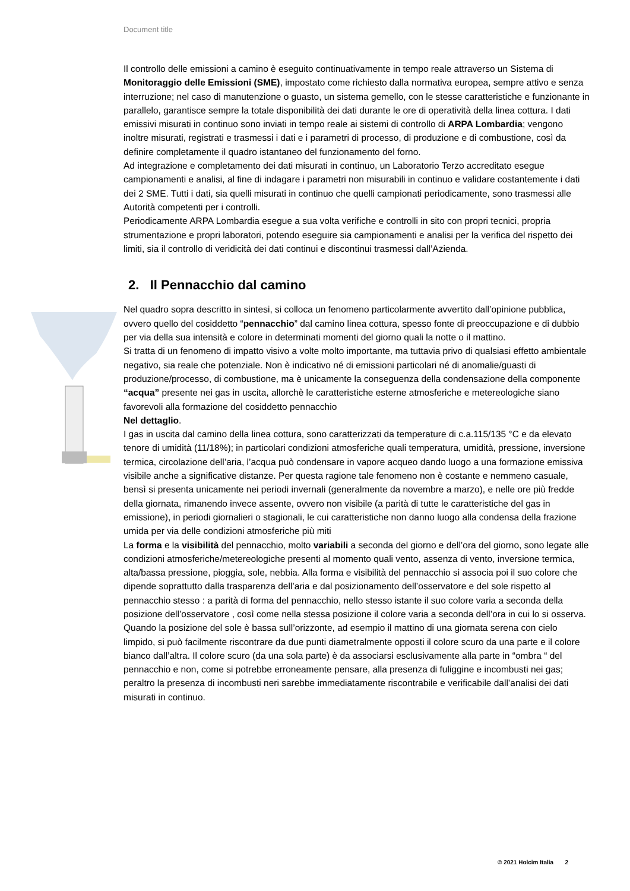Document title
Il controllo delle emissioni a camino è eseguito continuativamente in tempo reale attraverso un Sistema di Monitoraggio delle Emissioni (SME), impostato come richiesto dalla normativa europea, sempre attivo e senza interruzione; nel caso di manutenzione o guasto, un sistema gemello, con le stesse caratteristiche e funzionante in parallelo, garantisce sempre la totale disponibilità dei dati durante le ore di operatività della linea cottura. I dati emissivi misurati in continuo sono inviati in tempo reale ai sistemi di controllo di ARPA Lombardia; vengono inoltre misurati, registrati e trasmessi i dati e i parametri di processo, di produzione e di combustione, così da definire completamente il quadro istantaneo del funzionamento del forno.
Ad integrazione e completamento dei dati misurati in continuo, un Laboratorio Terzo accreditato esegue campionamenti e analisi, al fine di indagare i parametri non misurabili in continuo e validare costantemente i dati dei 2 SME. Tutti i dati, sia quelli misurati in continuo che quelli campionati periodicamente, sono trasmessi alle Autorità competenti per i controlli.
Periodicamente ARPA Lombardia esegue a sua volta verifiche e controlli in sito con propri tecnici, propria strumentazione e propri laboratori, potendo eseguire sia campionamenti e analisi per la verifica del rispetto dei limiti, sia il controllo di veridicità dei dati continui e discontinui trasmessi dall’Azienda.
2. Il Pennacchio dal camino
Nel quadro sopra descritto in sintesi, si colloca un fenomeno particolarmente avvertito dall’opinione pubblica, ovvero quello del cosiddetto “pennacchio” dal camino linea cottura, spesso fonte di preoccupazione e di dubbio per via della sua intensità e colore in determinati momenti del giorno quali la notte o il mattino.
Si tratta di un fenomeno di impatto visivo a volte molto importante, ma tuttavia privo di qualsiasi effetto ambientale negativo, sia reale che potenziale. Non è indicativo né di emissioni particolari né di anomalie/guasti di produzione/processo, di combustione, ma è unicamente la conseguenza della condensazione della componente “acqua” presente nei gas in uscita, allorchè le caratteristiche esterne atmosferiche e metereologiche siano favorevoli alla formazione del cosiddetto pennacchio
Nel dettaglio.
I gas in uscita dal camino della linea cottura, sono caratterizzati da temperature di c.a.115/135 °C e da elevato tenore di umidità (11/18%); in particolari condizioni atmosferiche quali temperatura, umidità, pressione, inversione termica, circolazione dell’aria, l’acqua può condensare in vapore acqueo dando luogo a una formazione emissiva visibile anche a significative distanze. Per questa ragione tale fenomeno non è costante e nemmeno casuale, bensì si presenta unicamente nei periodi invernali (generalmente da novembre a marzo), e nelle ore più fredde della giornata, rimanendo invece assente, ovvero non visibile (a parità di tutte le caratteristiche del gas in emissione), in periodi giornalieri o stagionali, le cui caratteristiche non danno luogo alla condensa della frazione umida per via delle condizioni atmosferiche più miti
La forma e la visibilità del pennacchio, molto variabili a seconda del giorno e dell’ora del giorno, sono legate alle condizioni atmosferiche/metereologiche presenti al momento quali vento, assenza di vento, inversione termica, alta/bassa pressione, pioggia, sole, nebbia. Alla forma e visibilità del pennacchio si associa poi il suo colore che dipende soprattutto dalla trasparenza dell’aria e dal posizionamento dell’osservatore e del sole rispetto al pennacchio stesso : a parità di forma del pennacchio, nello stesso istante il suo colore varia a seconda della posizione dell’osservatore , così come nella stessa posizione il colore varia a seconda dell’ora in cui lo si osserva. Quando la posizione del sole è bassa sull’orizzonte, ad esempio il mattino di una giornata serena con cielo limpido, si può facilmente riscontrare da due punti diametralmente opposti il colore scuro da una parte e il colore bianco dall’altra. Il colore scuro (da una sola parte) è da associarsi esclusivamente alla parte in “ombra “ del pennacchio e non, come si potrebbe erroneamente pensare, alla presenza di fuliggine e incombusti nei gas; peraltro la presenza di incombusti neri sarebbe immediatamente riscontrabile e verificabile dall’analisi dei dati misurati in continuo.
© 2021 Holcim Italia 2